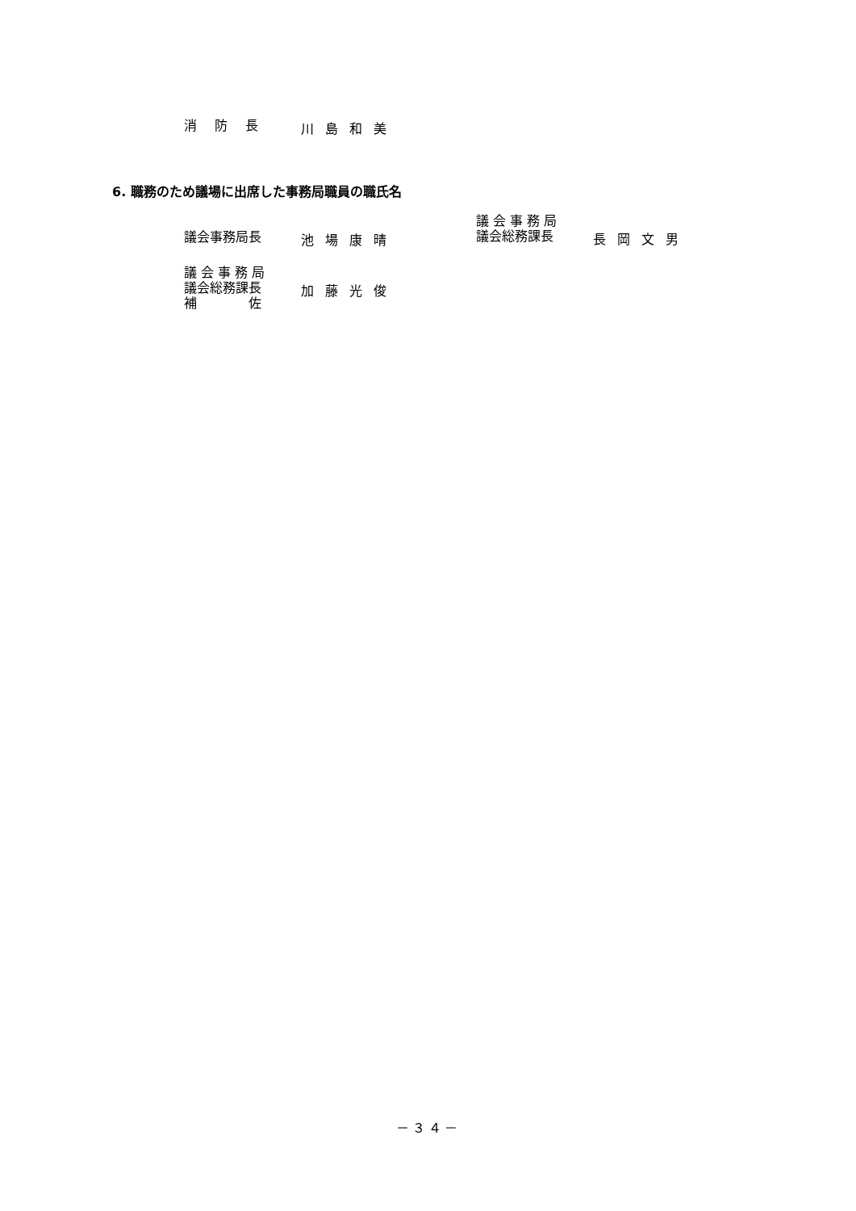消防長
川島和美
6. 職務のため議場に出席した事務局職員の職氏名
議会事務局長
池場康晴
議 会 事 務 局
議会総務課長
長岡文男
議 会 事 務 局
議会総務課長
補　　　　佐
加藤光俊
－３４－